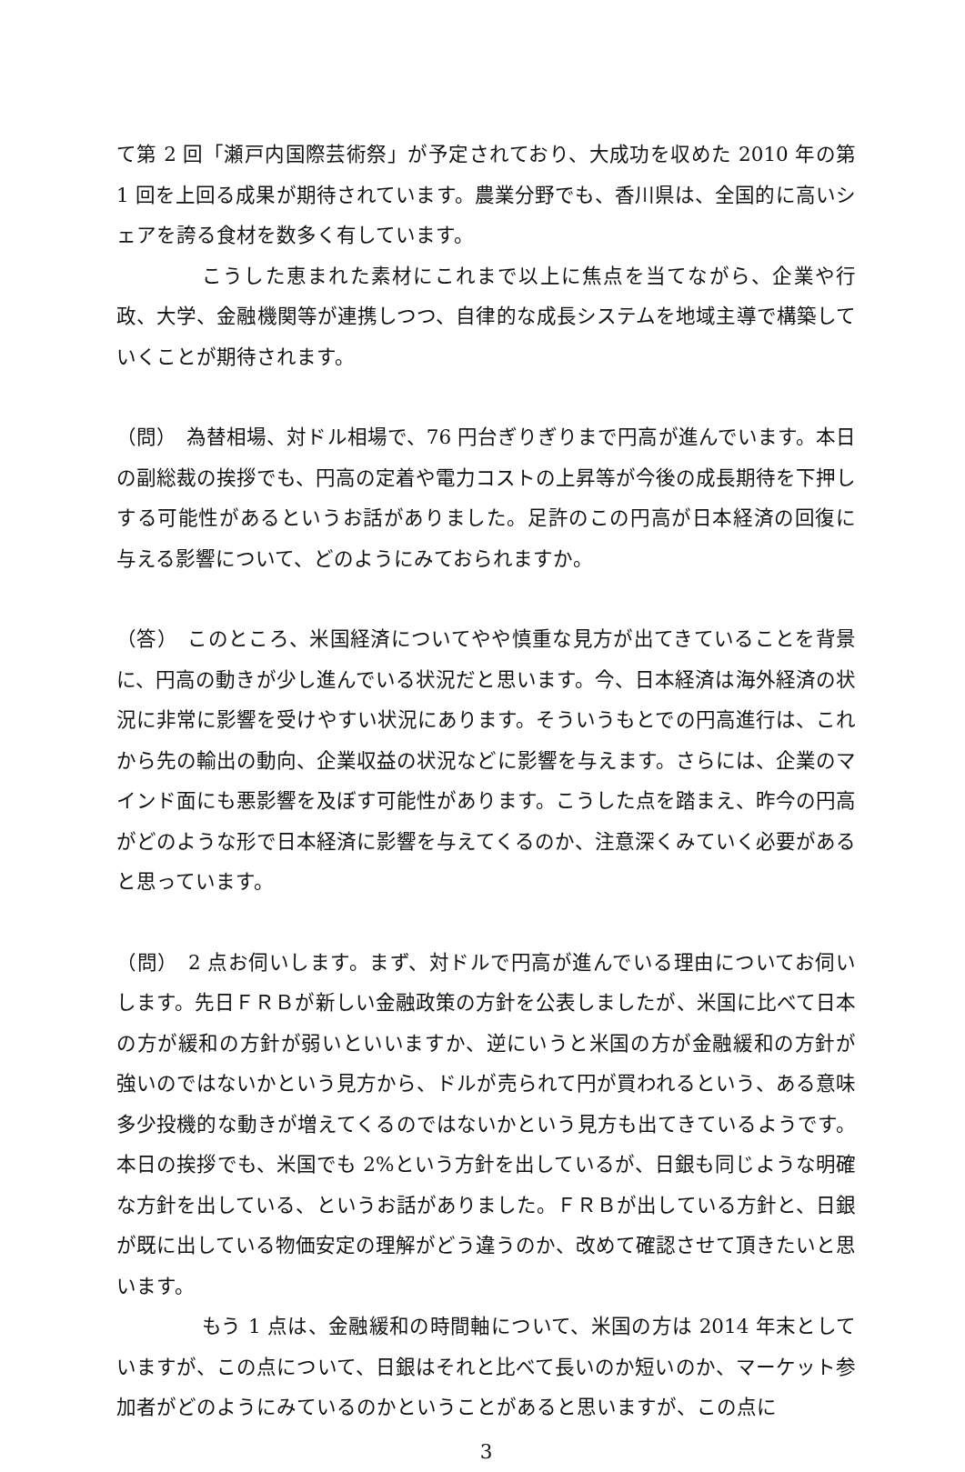て第 2 回「瀬戸内国際芸術祭」が予定されており、大成功を収めた 2010 年の第 1 回を上回る成果が期待されています。農業分野でも、香川県は、全国的に高いシェアを誇る食材を数多く有しています。
こうした恵まれた素材にこれまで以上に焦点を当てながら、企業や行政、大学、金融機関等が連携しつつ、自律的な成長システムを地域主導で構築していくことが期待されます。
（問）　為替相場、対ドル相場で、76 円台ぎりぎりまで円高が進んでいます。本日の副総裁の挨拶でも、円高の定着や電力コストの上昇等が今後の成長期待を下押しする可能性があるというお話がありました。足許のこの円高が日本経済の回復に与える影響について、どのようにみておられますか。
（答）　このところ、米国経済についてやや慎重な見方が出てきていることを背景に、円高の動きが少し進んでいる状況だと思います。今、日本経済は海外経済の状況に非常に影響を受けやすい状況にあります。そういうもとでの円高進行は、これから先の輸出の動向、企業収益の状況などに影響を与えます。さらには、企業のマインド面にも悪影響を及ぼす可能性があります。こうした点を踏まえ、昨今の円高がどのような形で日本経済に影響を与えてくるのか、注意深くみていく必要があると思っています。
（問）　2 点お伺いします。まず、対ドルで円高が進んでいる理由についてお伺いします。先日ＦＲＢが新しい金融政策の方針を公表しましたが、米国に比べて日本の方が緩和の方針が弱いといいますか、逆にいうと米国の方が金融緩和の方針が強いのではないかという見方から、ドルが売られて円が買われるという、ある意味多少投機的な動きが増えてくるのではないかという見方も出てきているようです。本日の挨拶でも、米国でも 2%という方針を出しているが、日銀も同じような明確な方針を出している、というお話がありました。ＦＲＢが出している方針と、日銀が既に出している物価安定の理解がどう違うのか、改めて確認させて頂きたいと思います。
もう 1 点は、金融緩和の時間軸について、米国の方は 2014 年末としていますが、この点について、日銀はそれと比べて長いのか短いのか、マーケット参加者がどのようにみているのかということがあると思いますが、この点に
3